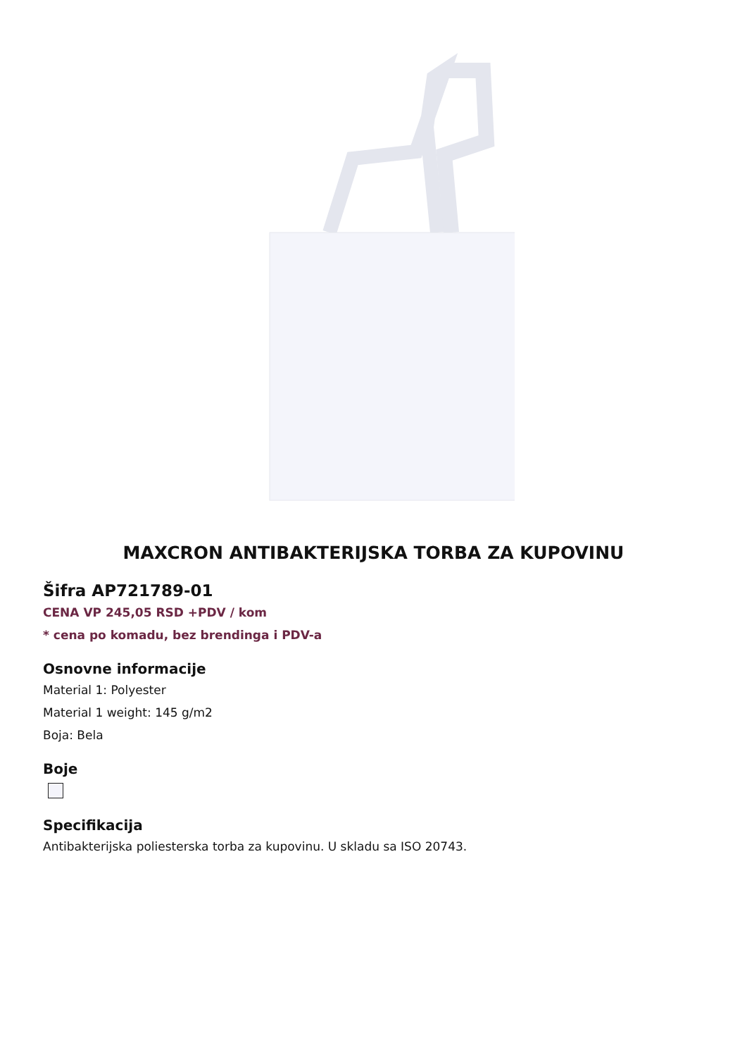MAXCRON ANTIBAKTERIJSKA TORBA ZA KUPOVINU
Šifra AP721789-01
CENA VP 245,05 RSD +PDV / kom
* cena po komadu, bez brendinga i PDV-a
Osnovne informacije
Material 1: Polyester
Material 1 weight: 145 g/m2
Boja: Bela
Boje
Specifikacija
Antibakterijska poliesterska torba za kupovinu. U skladu sa ISO 20743.